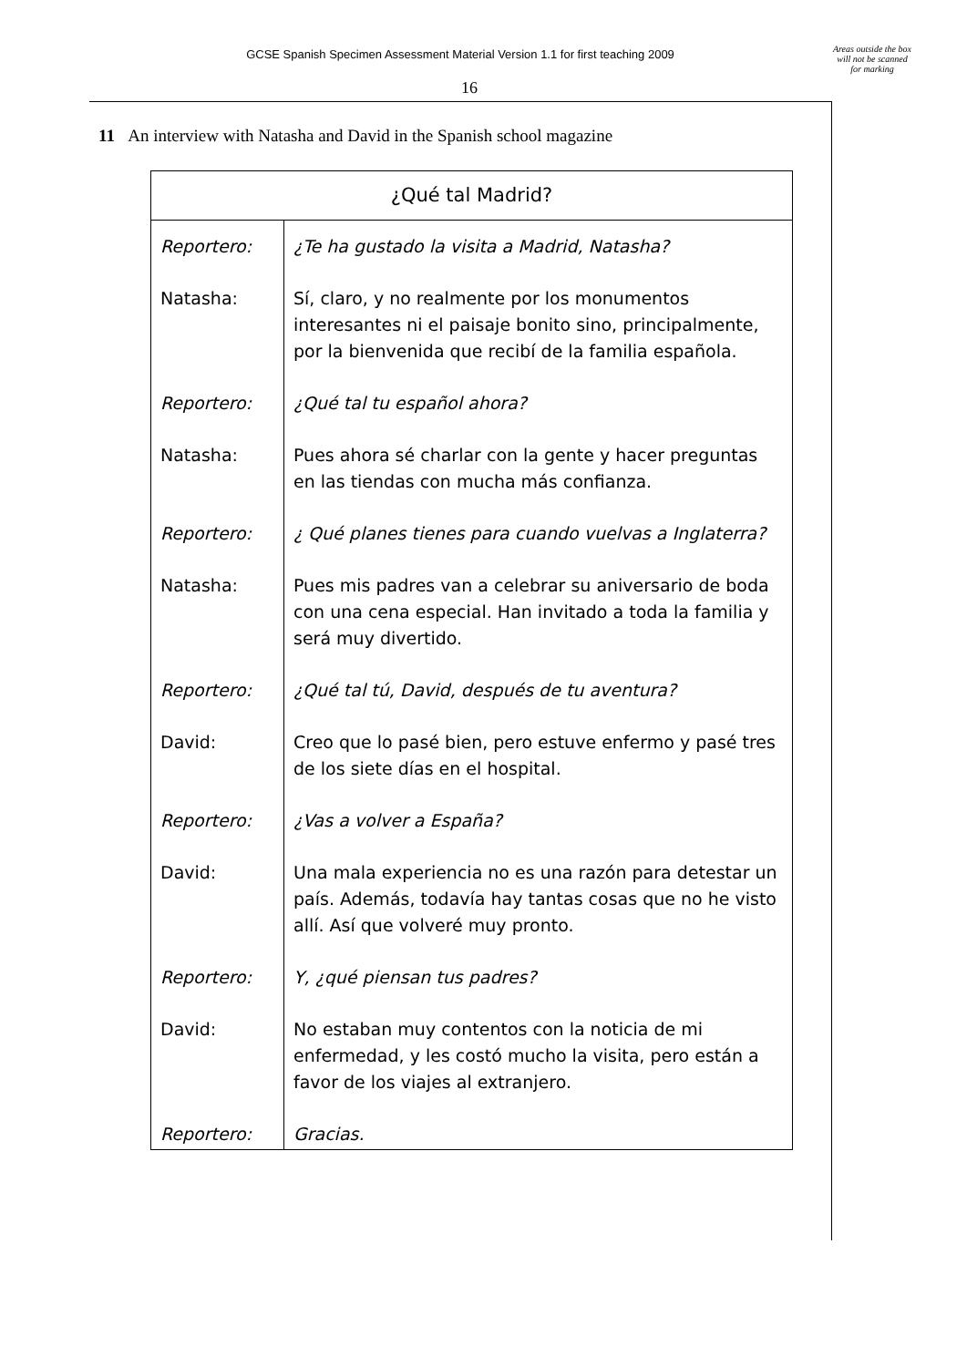GCSE Spanish Specimen Assessment Material Version 1.1 for first teaching 2009
Areas outside the box will not be scanned for marking
16
11 An interview with Natasha and David in the Spanish school magazine
| ¿Qué tal Madrid? | |
| --- | --- |
| Reportero: | ¿Te ha gustado la visita a Madrid, Natasha? |
| Natasha: | Sí, claro, y no realmente por los monumentos interesantes ni el paisaje bonito sino, principalmente, por la bienvenida que recibí de la familia española. |
| Reportero: | ¿Qué tal tu español ahora? |
| Natasha: | Pues ahora sé charlar con la gente y hacer preguntas en las tiendas con mucha más confianza. |
| Reportero: | ¿ Qué planes tienes para cuando vuelvas a Inglaterra? |
| Natasha: | Pues mis padres van a celebrar su aniversario de boda con una cena especial. Han invitado a toda la familia y será muy divertido. |
| Reportero: | ¿Qué tal tú, David, después de tu aventura? |
| David: | Creo que lo pasé bien, pero estuve enfermo y pasé tres de los siete días en el hospital. |
| Reportero: | ¿Vas a volver a España? |
| David: | Una mala experiencia no es una razón para detestar un país. Además, todavía hay tantas cosas que no he visto allí. Así que volveré muy pronto. |
| Reportero: | Y, ¿qué piensan tus padres? |
| David: | No estaban muy contentos con la noticia de mi enfermedad, y les costó mucho la visita, pero están a favor de los viajes al extranjero. |
| Reportero: | Gracias. |